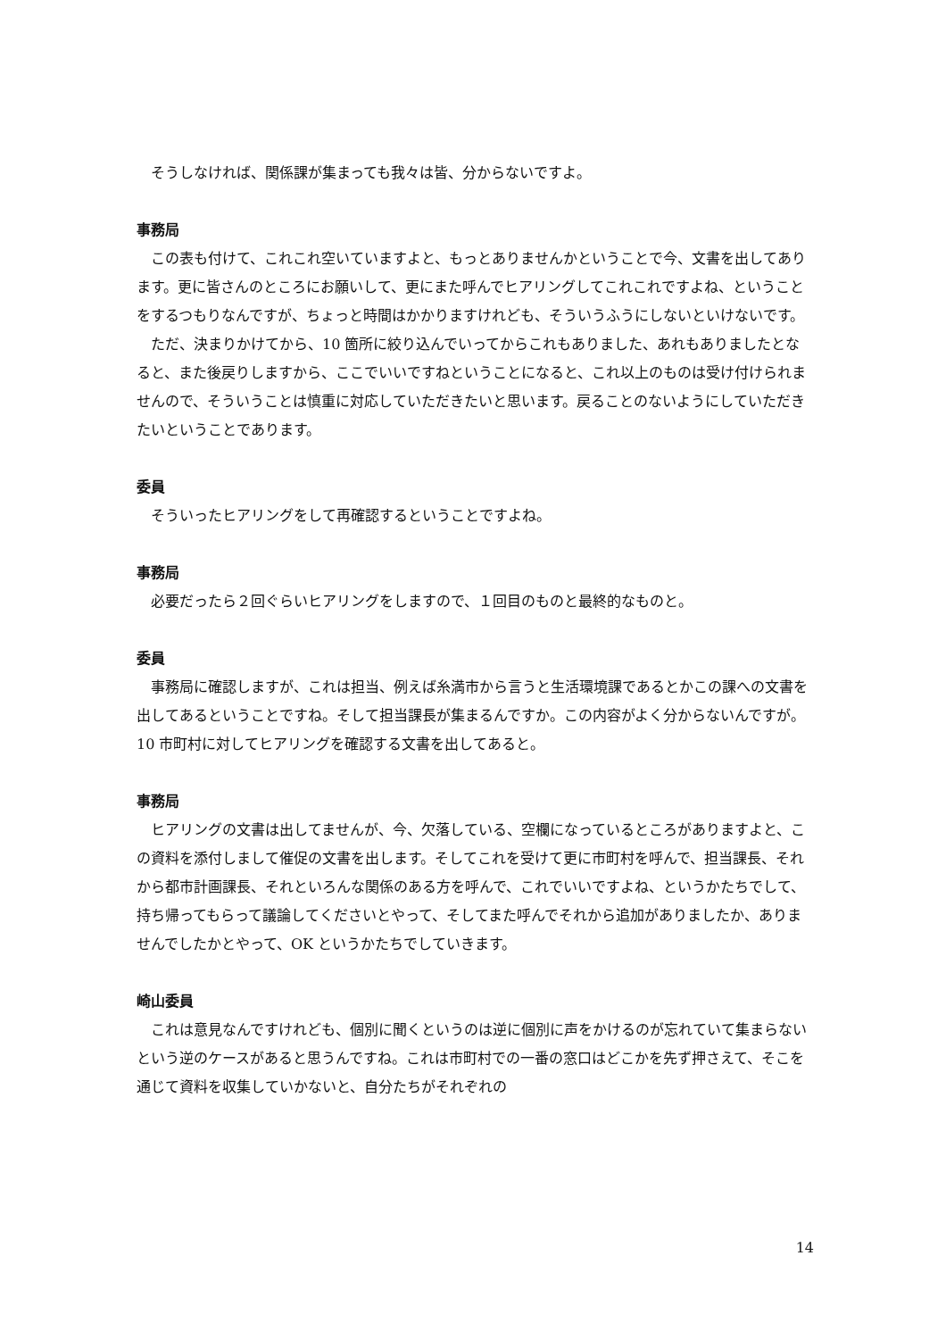そうしなければ、関係課が集まっても我々は皆、分からないですよ。
事務局
この表も付けて、これこれ空いていますよと、もっとありませんかということで今、文書を出してあります。更に皆さんのところにお願いして、更にまた呼んでヒアリングしてこれこれですよね、ということをするつもりなんですが、ちょっと時間はかかりますけれども、そういうふうにしないといけないです。
ただ、決まりかけてから、10 箇所に絞り込んでいってからこれもありました、あれもありましたとなると、また後戻りしますから、ここでいいですねということになると、これ以上のものは受け付けられませんので、そういうことは慎重に対応していただきたいと思います。戻ることのないようにしていただきたいということであります。
委員
そういったヒアリングをして再確認するということですよね。
事務局
必要だったら２回ぐらいヒアリングをしますので、１回目のものと最終的なものと。
委員
事務局に確認しますが、これは担当、例えば糸満市から言うと生活環境課であるとかこの課への文書を出してあるということですね。そして担当課長が集まるんですか。この内容がよく分からないんですが。10 市町村に対してヒアリングを確認する文書を出してあると。
事務局
ヒアリングの文書は出してませんが、今、欠落している、空欄になっているところがありますよと、この資料を添付しまして催促の文書を出します。そしてこれを受けて更に市町村を呼んで、担当課長、それから都市計画課長、それといろんな関係のある方を呼んで、これでいいですよね、というかたちでして、持ち帰ってもらって議論してくださいとやって、そしてまた呼んでそれから追加がありましたか、ありませんでしたかとやって、OK というかたちでしていきます。
崎山委員
これは意見なんですけれども、個別に聞くというのは逆に個別に声をかけるのが忘れていて集まらないという逆のケースがあると思うんですね。これは市町村での一番の窓口はどこかを先ず押さえて、そこを通じて資料を収集していかないと、自分たちがそれぞれの
14